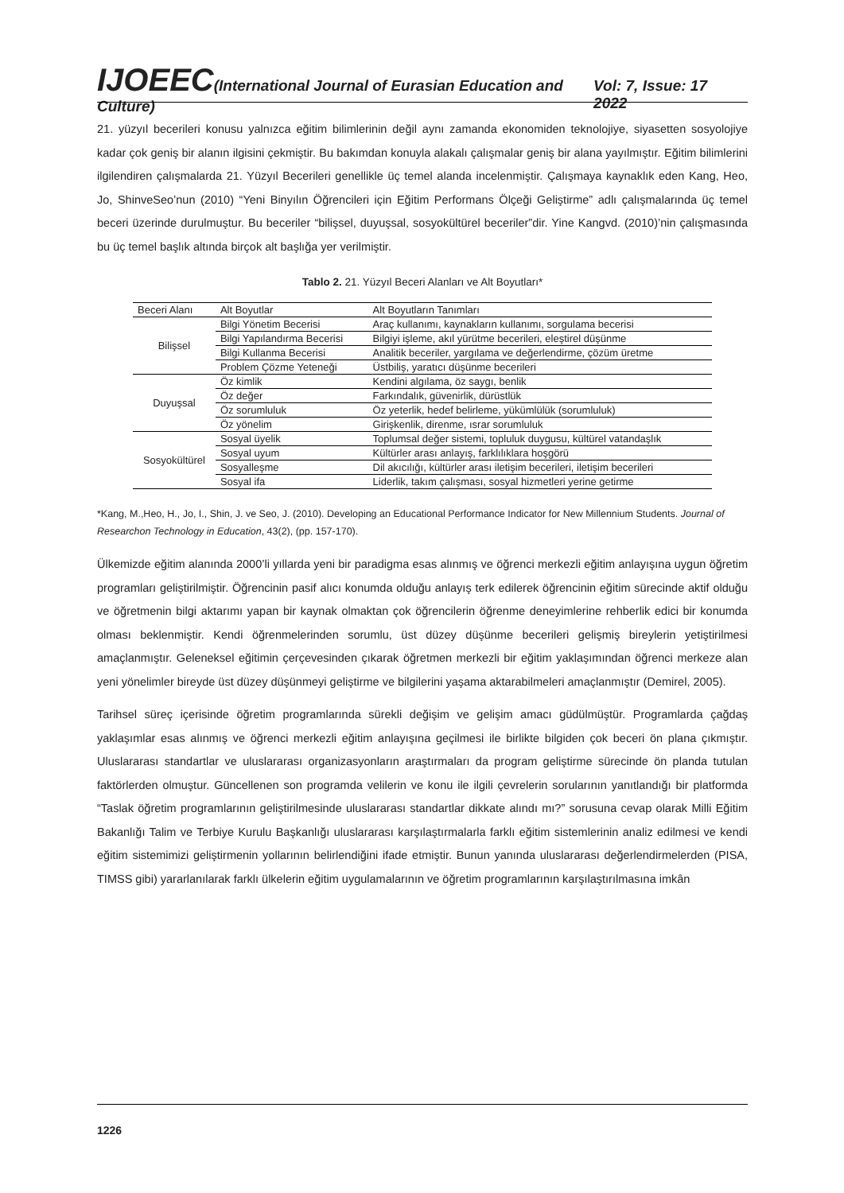IJOEEC(International Journal of Eurasian Education and Culture) Vol: 7, Issue: 17 2022
21. yüzyıl becerileri konusu yalnızca eğitim bilimlerinin değil aynı zamanda ekonomiden teknolojiye, siyasetten sosyolojiye kadar çok geniş bir alanın ilgisini çekmiştir. Bu bakımdan konuyla alakalı çalışmalar geniş bir alana yayılmıştır. Eğitim bilimlerini ilgilendiren çalışmalarda 21. Yüzyıl Becerileri genellikle üç temel alanda incelenmiştir. Çalışmaya kaynaklık eden Kang, Heo, Jo, ShinveSeo’nun (2010) “Yeni Binyılın Öğrencileri için Eğitim Performans Ölçeği Geliştirme” adlı çalışmalarında üç temel beceri üzerinde durulmuştur. Bu beceriler “bilişsel, duyuşsal, sosyokültürel beceriler”dir. Yine Kangvd. (2010)’nin çalışmasında bu üç temel başlık altında birçok alt başlığa yer verilmiştir.
Tablo 2. 21. Yüzyıl Beceri Alanları ve Alt Boyutları*
| Beceri Alanı | Alt Boyutlar | Alt Boyutların Tanımları |
| Bilişsel | Bilgi Yönetim Becerisi | Araç kullanımı, kaynakların kullanımı, sorgulama becerisi |
| | Bilgi Yapılandırma Becerisi | Bilgiyi işleme, akıl yürütme becerileri, eleştirel düşünme |
| | Bilgi Kullanma Becerisi | Analitik beceriler, yargılama ve değerlendirme, çözüm üretme |
| | Problem Çözme Yeteneği | Üstbiliş, yaratıcı düşünme becerileri |
| Duyuşsal | Öz kimlik | Kendini algılama, öz saygı, benlik |
| | Öz değer | Farkındalık, güvenirlik, dürüstlük |
| | Öz sorumluluk | Öz yeterlik, hedef belirleme, yükümlülük (sorumluluk) |
| | Öz yönelim | Girişkenlik, direnme, ısrar sorumluluk |
| Sosyokültürel | Sosyal üyelik | Toplumsal değer sistemi, topluluk duygusu, kültürel vatandaşlık |
| | Sosyal uyum | Kültürler arası anlayış, farklılıklara hoşgörü |
| | Sosyalleşme | Dil akıcılığı, kültürler arası iletişim becerileri, iletişim becerileri |
| | Sosyal ifa | Liderlik, takım çalışması, sosyal hizmetleri yerine getirme |
*Kang, M.,Heo, H., Jo, I., Shin, J. ve Seo, J. (2010). Developing an Educational Performance Indicator for New Millennium Students. Journal of Researchon Technology in Education, 43(2), (pp. 157-170).
Ülkemizde eğitim alanında 2000’li yıllarda yeni bir paradigma esas alınmış ve öğrenci merkezli eğitim anlayışına uygun öğretim programları geliştirilmiştir. Öğrencinin pasif alıcı konumda olduğu anlayış terk edilerek öğrencinin eğitim sürecinde aktif olduğu ve öğretmenin bilgi aktarımı yapan bir kaynak olmaktan çok öğrencilerin öğrenme deneyimlerine rehberlik edici bir konumda olması beklenmiştir. Kendi öğrenmelerinden sorumlu, üst düzey düşünme becerileri gelişmiş bireylerin yetiştirilmesi amaçlanmıştır. Geleneksel eğitimin çerçevesinden çıkarak öğretmen merkezli bir eğitim yaklaşımından öğrenci merkeze alan yeni yönelimler bireyde üst düzey düşünmeyi geliştirme ve bilgilerini yaşama aktarabilmeleri amaçlanmıştır (Demirel, 2005).
Tarihsel süreç içerisinde öğretim programlarında sürekli değişim ve gelişim amacı güdülmüştür. Programlarda çağdaş yaklaşımlar esas alınmış ve öğrenci merkezli eğitim anlayışına geçilmesi ile birlikte bilgiden çok beceri ön plana çıkmıştır. Uluslararası standartlar ve uluslararası organizasyonların araştırmaları da program geliştirme sürecinde ön planda tutulan faktörlerden olmuştur. Güncellenen son programda velilerin ve konu ile ilgili çevrelerin sorularının yanıtlandığı bir platformda “Taslak öğretim programlarının geliştirilmesinde uluslararası standartlar dikkate alındı mı?” sorusuna cevap olarak Milli Eğitim Bakanlığı Talim ve Terbiye Kurulu Başkanlığı uluslararası karşılaştırmalarla farklı eğitim sistemlerinin analiz edilmesi ve kendi eğitim sistemimizi geliştirmenin yollarının belirlendiğini ifade etmiştir. Bunun yanında uluslararası değerlendirmelerden (PISA, TIMSS gibi) yararlanılarak farklı ülkelerin eğitim uygulamalarının ve öğretim programlarının karşılaştırılmasına imkân
1226